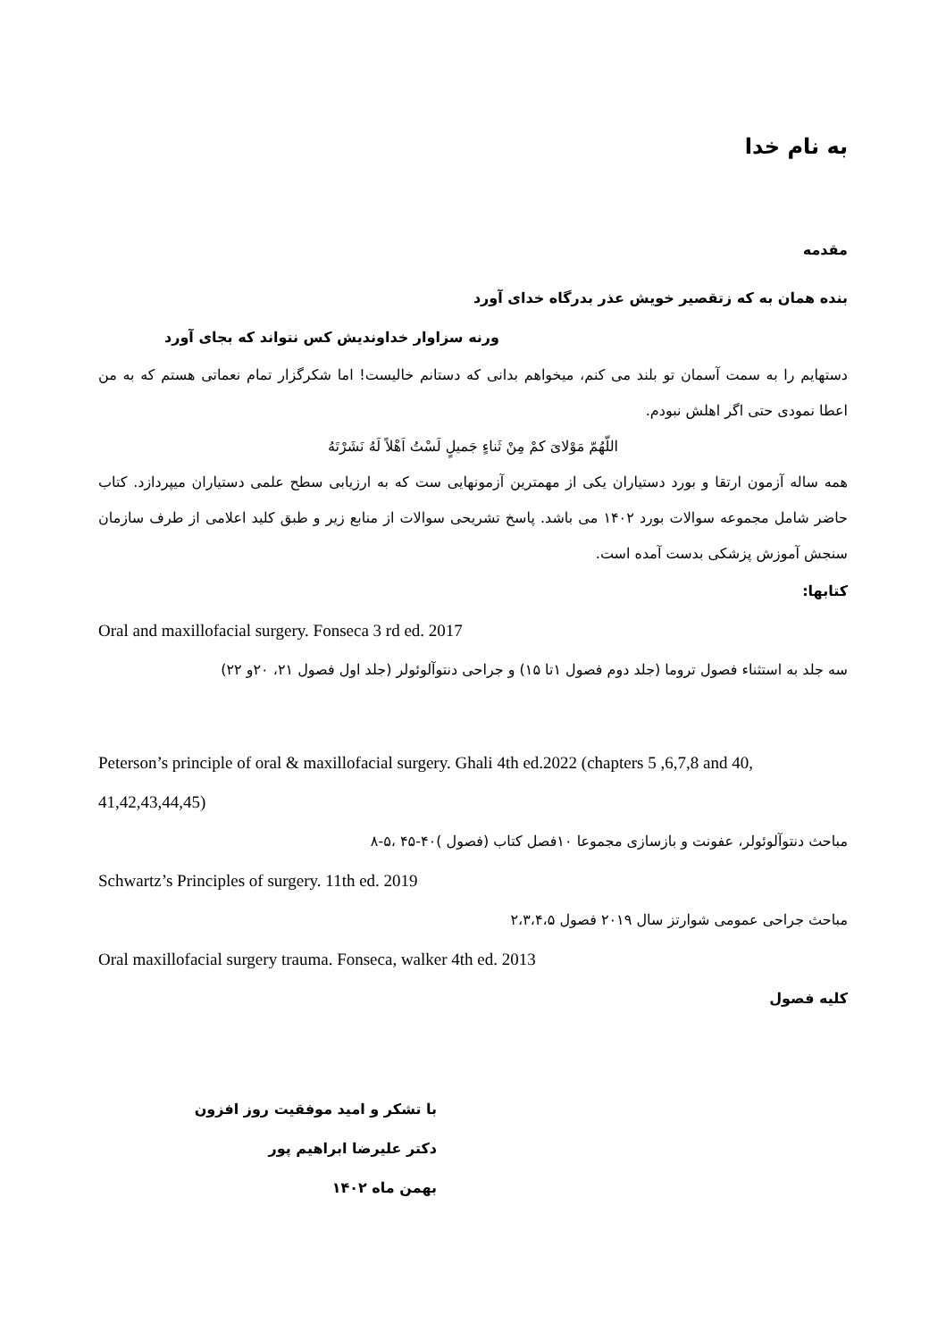به نام خدا
مقدمه
بنده همان به که زتقصیر خویش عذر بدرگاه خدای آورد
ورنه سزاوار خداوندیش کس نتواند که بجای آورد
دستهایم را به سمت آسمان تو بلند می کنم، میخواهم بدانی که دستانم خالیست! اما شکرگزار تمام نعماتی هستم که به من اعطا نمودی حتی اگر اهلش نبودم.
اللّهُمّ مَوْلایَ کمْ مِنْ ثَناءٍ جَمیلٍ لَسْتُ اَهْلاً لَهُ نَشَرْتَهُ
همه ساله آزمون ارتقا و بورد دستیاران یکی از مهمترین آزمونهایی ست که به ارزیابی سطح علمی دستیاران میپردازد. کتاب حاضر شامل مجموعه سوالات بورد ۱۴۰۲ می باشد. پاسخ تشریحی سوالات از منابع زیر و طبق کلید اعلامی از طرف سازمان سنجش آموزش پزشکی بدست آمده است.
کتابها:
Oral and maxillofacial surgery. Fonseca 3 rd ed. 2017
سه جلد به استثناء فصول تروما (جلد دوم فصول ۱تا ۱۵) و جراحی دنتوآلوئولر (جلد اول فصول ۲۱، ۲۰و ۲۲)
Peterson’s principle of oral & maxillofacial surgery. Ghali 4th ed.2022 (chapters 5 ,6,7,8 and 40, 41,42,43,44,45)
مباحث دنتوآلوئولر، عفونت و بازسازی مجموعا ۱۰فصل کتاب (فصول )۴۰-۴۵ ،۵-۸
Schwartz’s Principles of surgery. 11th ed. 2019
مباحث جراحی عمومی شوارتز سال ۲۰۱۹ فصول ۲،۳،۴،۵
Oral maxillofacial surgery trauma. Fonseca, walker 4th ed. 2013
کلیه فصول
با تشکر و امید موفقیت روز افزون
دکتر علیرضا ابراهیم پور
بهمن ماه ۱۴۰۲